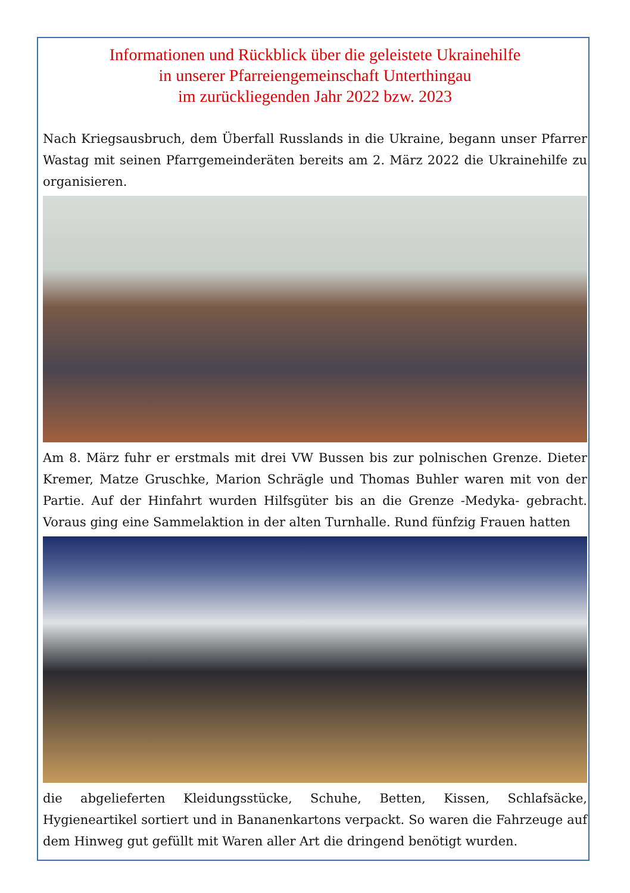Informationen und Rückblick über die geleistete Ukrainehilfe
in unserer Pfarreiengemeinschaft Unterthingau
im zurückliegenden Jahr 2022 bzw. 2023
Nach Kriegsausbruch, dem Überfall Russlands in die Ukraine, begann unser Pfarrer Wastag mit seinen Pfarrgemeinderäten bereits am 2. März 2022 die Ukrainehilfe zu organisieren.
Am 8. März fuhr er erstmals mit drei VW Bussen bis zur polnischen Grenze. Dieter Kremer, Matze Gruschke, Marion Schrägle und Thomas Buhler waren mit von der Partie. Auf der Hinfahrt wurden Hilfsgüter bis an die Grenze -Medyka- gebracht. Voraus ging eine Sammelaktion in der alten Turnhalle. Rund fünfzig Frauen hatten
die abgelieferten Kleidungsstücke, Schuhe, Betten, Kissen, Schlafsäcke, Hygieneartikel sortiert und in Bananenkartons verpackt. So waren die Fahrzeuge auf dem Hinweg gut gefüllt mit Waren aller Art die dringend benötigt wurden.